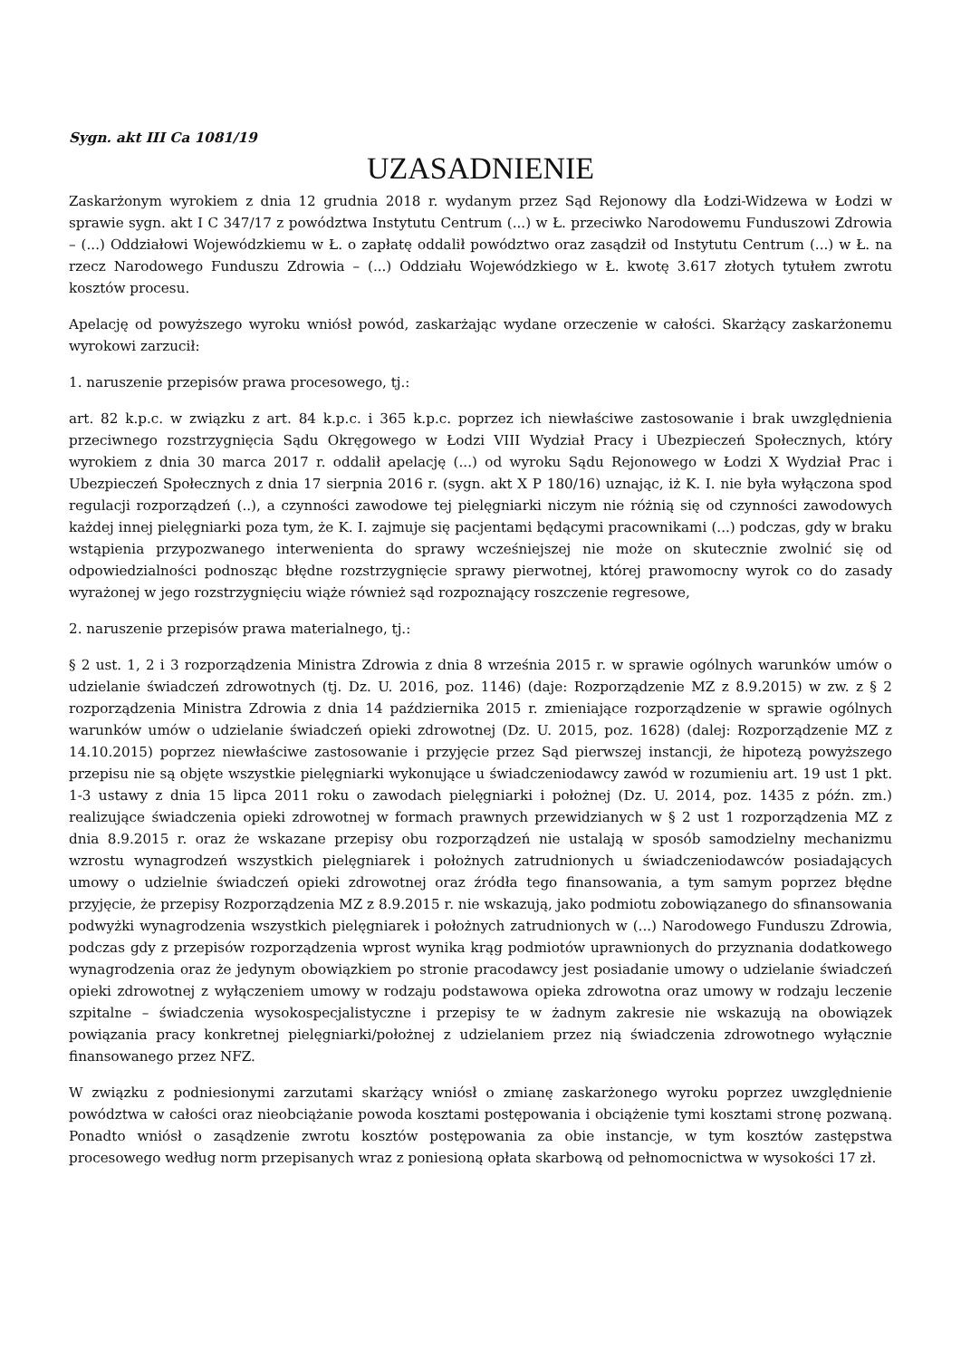Sygn. akt III Ca 1081/19
UZASADNIENIE
Zaskarżonym wyrokiem z dnia 12 grudnia 2018 r. wydanym przez Sąd Rejonowy dla Łodzi-Widzewa w Łodzi w sprawie sygn. akt I C 347/17 z powództwa Instytutu Centrum (...) w Ł. przeciwko Narodowemu Funduszowi Zdrowia – (...) Oddziałowi Wojewódzkiemu w Ł. o zapłatę oddalił powództwo oraz zasądził od Instytutu Centrum (...) w Ł. na rzecz Narodowego Funduszu Zdrowia – (...) Oddziału Wojewódzkiego w Ł. kwotę 3.617 złotych tytułem zwrotu kosztów procesu.
Apelację od powyższego wyroku wniósł powód, zaskarżając wydane orzeczenie w całości. Skarżący zaskarżonemu wyrokowi zarzucił:
1. naruszenie przepisów prawa procesowego, tj.:
art. 82 k.p.c. w związku z art. 84 k.p.c. i 365 k.p.c. poprzez ich niewłaściwe zastosowanie i brak uwzględnienia przeciwnego rozstrzygnięcia Sądu Okręgowego w Łodzi VIII Wydział Pracy i Ubezpieczeń Społecznych, który wyrokiem z dnia 30 marca 2017 r. oddalił apelację (...) od wyroku Sądu Rejonowego w Łodzi X Wydział Prac i Ubezpieczeń Społecznych z dnia 17 sierpnia 2016 r. (sygn. akt X P 180/16) uznając, iż K. I. nie była wyłączona spod regulacji rozporządzeń (..), a czynności zawodowe tej pielęgniarki niczym nie różnią się od czynności zawodowych każdej innej pielęgniarki poza tym, że K. I. zajmuje się pacjentami będącymi pracownikami (...) podczas, gdy w braku wstąpienia przypozwanego interwenienta do sprawy wcześniejszej nie może on skutecznie zwolnić się od odpowiedzialności podnosząc błędne rozstrzygnięcie sprawy pierwotnej, której prawomocny wyrok co do zasady wyrażonej w jego rozstrzygnięciu wiąże również sąd rozpoznający roszczenie regresowe,
2. naruszenie przepisów prawa materialnego, tj.:
§ 2 ust. 1, 2 i 3 rozporządzenia Ministra Zdrowia z dnia 8 września 2015 r. w sprawie ogólnych warunków umów o udzielanie świadczeń zdrowotnych (tj. Dz. U. 2016, poz. 1146) (daje: Rozporządzenie MZ z 8.9.2015) w zw. z § 2 rozporządzenia Ministra Zdrowia z dnia 14 października 2015 r. zmieniające rozporządzenie w sprawie ogólnych warunków umów o udzielanie świadczeń opieki zdrowotnej (Dz. U. 2015, poz. 1628) (dalej: Rozporządzenie MZ z 14.10.2015) poprzez niewłaściwe zastosowanie i przyjęcie przez Sąd pierwszej instancji, że hipotezą powyższego przepisu nie są objęte wszystkie pielęgniarki wykonujące u świadczeniodawcy zawód w rozumieniu art. 19 ust 1 pkt. 1-3 ustawy z dnia 15 lipca 2011 roku o zawodach pielęgniarki i położnej (Dz. U. 2014, poz. 1435 z późn. zm.) realizujące świadczenia opieki zdrowotnej w formach prawnych przewidzianych w § 2 ust 1 rozporządzenia MZ z dnia 8.9.2015 r. oraz że wskazane przepisy obu rozporządzeń nie ustalają w sposób samodzielny mechanizmu wzrostu wynagrodzeń wszystkich pielęgniarek i położnych zatrudnionych u świadczeniodawców posiadających umowy o udzielnie świadczeń opieki zdrowotnej oraz źródła tego finansowania, a tym samym poprzez błędne przyjęcie, że przepisy Rozporządzenia MZ z 8.9.2015 r. nie wskazują, jako podmiotu zobowiązanego do sfinansowania podwyżki wynagrodzenia wszystkich pielęgniarek i położnych zatrudnionych w (...) Narodowego Funduszu Zdrowia, podczas gdy z przepisów rozporządzenia wprost wynika krąg podmiotów uprawnionych do przyznania dodatkowego wynagrodzenia oraz że jedynym obowiązkiem po stronie pracodawcy jest posiadanie umowy o udzielanie świadczeń opieki zdrowotnej z wyłączeniem umowy w rodzaju podstawowa opieka zdrowotna oraz umowy w rodzaju leczenie szpitalne – świadczenia wysokospecjalistyczne i przepisy te w żadnym zakresie nie wskazują na obowiązek powiązania pracy konkretnej pielęgniarki/położnej z udzielaniem przez nią świadczenia zdrowotnego wyłącznie finansowanego przez NFZ.
W związku z podniesionymi zarzutami skarżący wniósł o zmianę zaskarżonego wyroku poprzez uwzględnienie powództwa w całości oraz nieobciążanie powoda kosztami postępowania i obciążenie tymi kosztami stronę pozwaną. Ponadto wniósł o zasądzenie zwrotu kosztów postępowania za obie instancje, w tym kosztów zastępstwa procesowego według norm przepisanych wraz z poniesioną opłata skarbową od pełnomocnictwa w wysokości 17 zł.